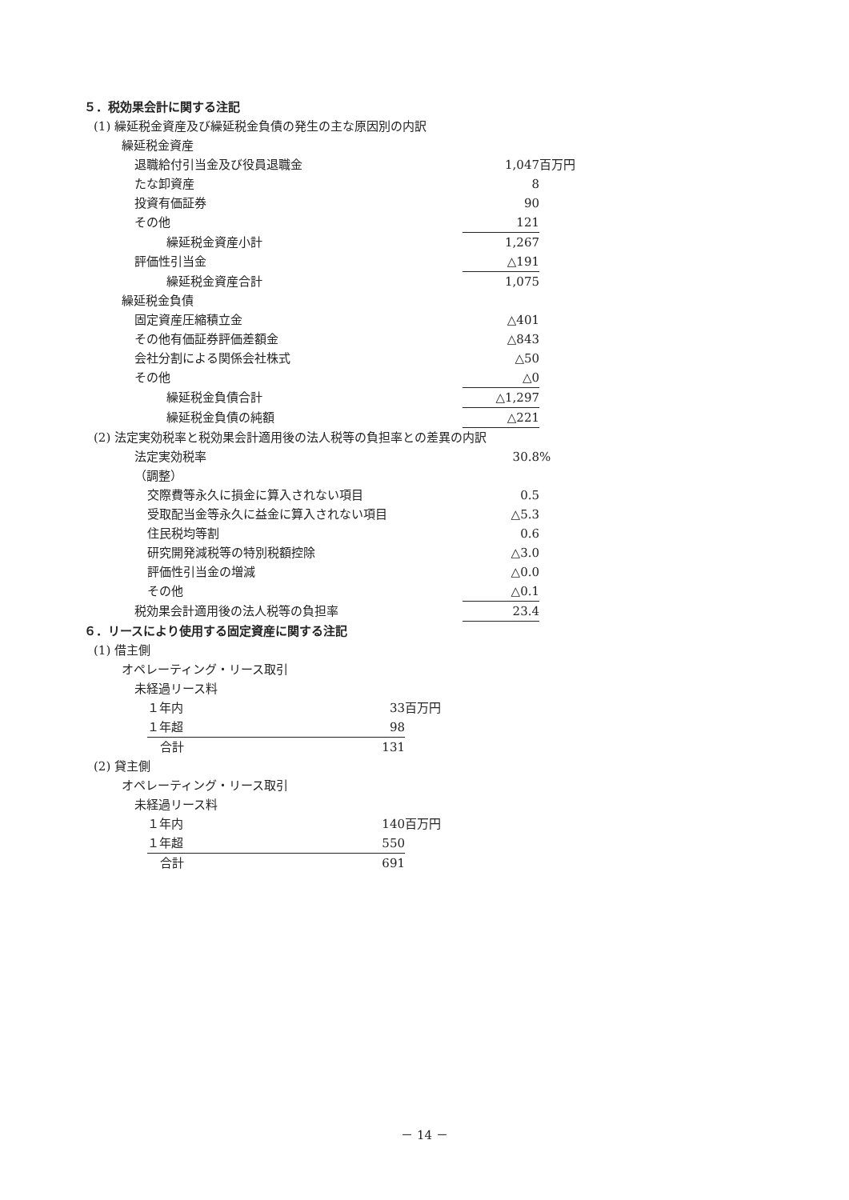５．税効果会計に関する注記
(1) 繰延税金資産及び繰延税金負債の発生の主な原因別の内訳
繰延税金資産
| 退職給付引当金及び役員退職金 | 1,047 | 百万円 |
| たな卸資産 | 8 | |
| 投資有価証券 | 90 | |
| その他 | 121 | |
| 繰延税金資産小計 | 1,267 | |
| 評価性引当金 | △191 | |
| 繰延税金資産合計 | 1,075 | |
| 繰延税金負債 | | |
| 固定資産圧縮積立金 | △401 | |
| その他有価証券評価差額金 | △843 | |
| 会社分割による関係会社株式 | △50 | |
| その他 | △0 | |
| 繰延税金負債合計 | △1,297 | |
| 繰延税金負債の純額 | △221 | |
(2) 法定実効税率と税効果会計適用後の法人税等の負担率との差異の内訳
| 法定実効税率 | 30.8 | % |
| （調整） | | |
| 交際費等永久に損金に算入されない項目 | 0.5 | |
| 受取配当金等永久に益金に算入されない項目 | △5.3 | |
| 住民税均等割 | 0.6 | |
| 研究開発減税等の特別税額控除 | △3.0 | |
| 評価性引当金の増減 | △0.0 | |
| その他 | △0.1 | |
| 税効果会計適用後の法人税等の負担率 | 23.4 | |
６．リースにより使用する固定資産に関する注記
(1) 借主側
オペレーティング・リース取引
未経過リース料
| １年内 | 33 | 百万円 |
| １年超 | 98 | |
| 合計 | 131 | |
(2) 貸主側
オペレーティング・リース取引
未経過リース料
| １年内 | 140 | 百万円 |
| １年超 | 550 | |
| 合計 | 691 | |
－ 14 －